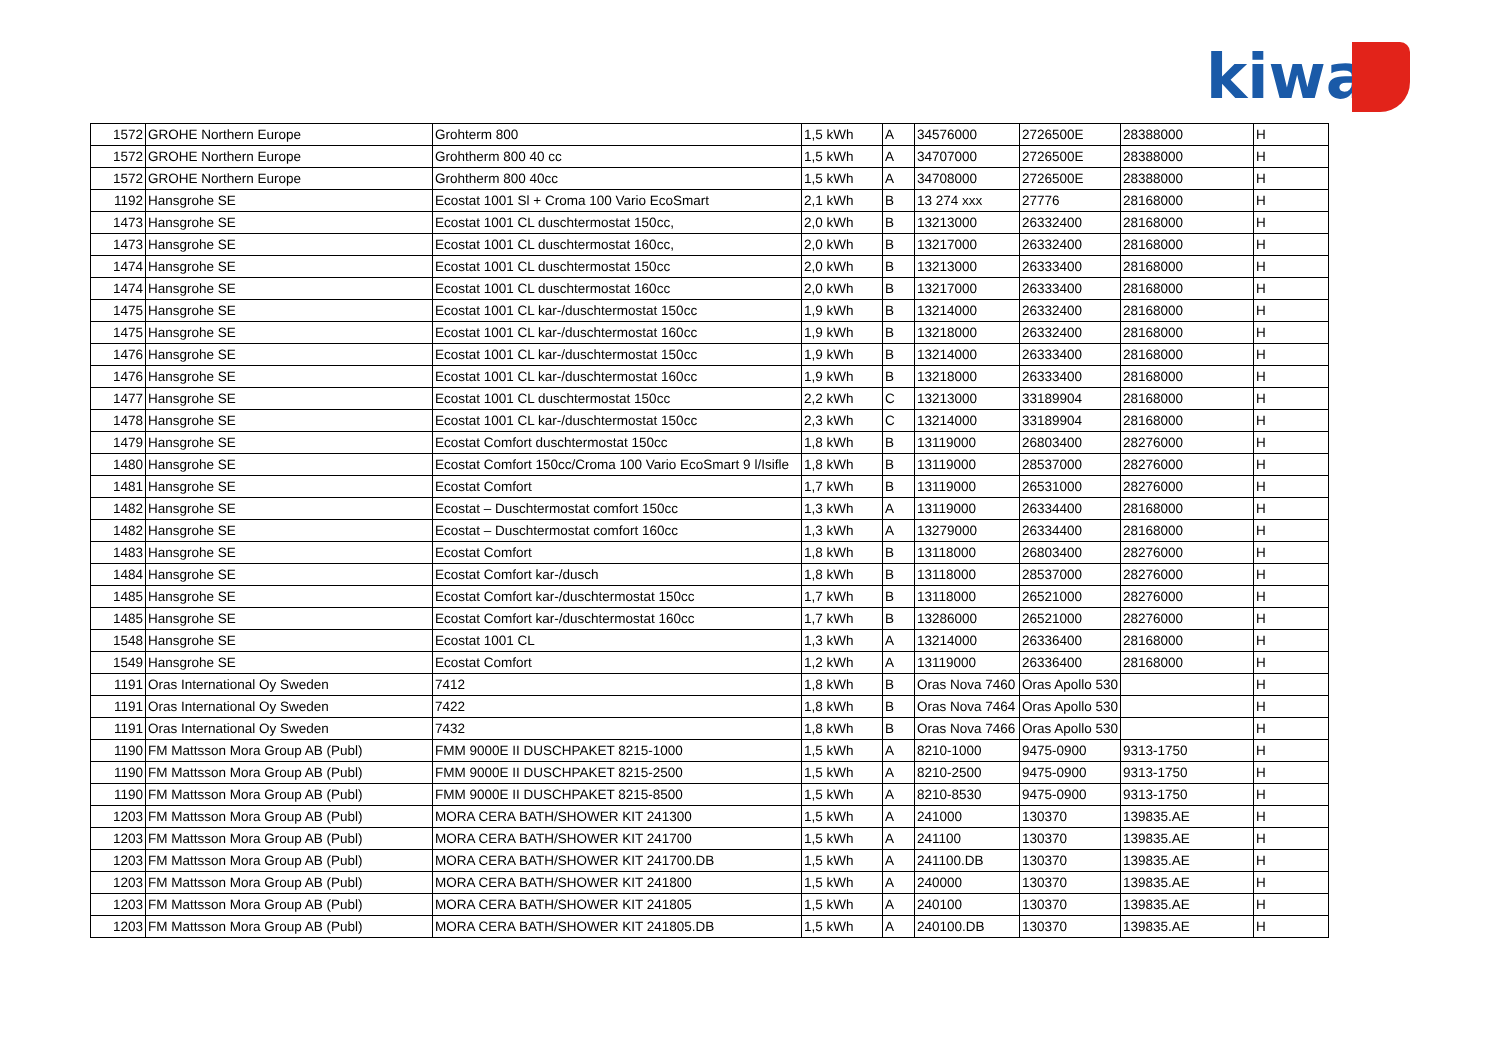kiwa
| 1572 | GROHE Northern Europe | Grohterm 800 | 1,5 kWh | A | 34576000 | 2726500E | 28388000 | H |
| 1572 | GROHE Northern Europe | Grohtherm 800 40 cc | 1,5 kWh | A | 34707000 | 2726500E | 28388000 | H |
| 1572 | GROHE Northern Europe | Grohtherm 800 40cc | 1,5 kWh | A | 34708000 | 2726500E | 28388000 | H |
| 1192 | Hansgrohe SE | Ecostat 1001 Sl + Croma 100 Vario EcoSmart | 2,1 kWh | B | 13 274 xxx | 27776 | 28168000 | H |
| 1473 | Hansgrohe SE | Ecostat 1001 CL duschtermostat 150cc, | 2,0 kWh | B | 13213000 | 26332400 | 28168000 | H |
| 1473 | Hansgrohe SE | Ecostat 1001 CL duschtermostat 160cc, | 2,0 kWh | B | 13217000 | 26332400 | 28168000 | H |
| 1474 | Hansgrohe SE | Ecostat 1001 CL duschtermostat 150cc | 2,0 kWh | B | 13213000 | 26333400 | 28168000 | H |
| 1474 | Hansgrohe SE | Ecostat 1001 CL duschtermostat 160cc | 2,0 kWh | B | 13217000 | 26333400 | 28168000 | H |
| 1475 | Hansgrohe SE | Ecostat 1001 CL kar-/duschtermostat 150cc | 1,9 kWh | B | 13214000 | 26332400 | 28168000 | H |
| 1475 | Hansgrohe SE | Ecostat 1001 CL kar-/duschtermostat 160cc | 1,9 kWh | B | 13218000 | 26332400 | 28168000 | H |
| 1476 | Hansgrohe SE | Ecostat 1001 CL kar-/duschtermostat 150cc | 1,9 kWh | B | 13214000 | 26333400 | 28168000 | H |
| 1476 | Hansgrohe SE | Ecostat 1001 CL kar-/duschtermostat 160cc | 1,9 kWh | B | 13218000 | 26333400 | 28168000 | H |
| 1477 | Hansgrohe SE | Ecostat 1001 CL duschtermostat 150cc | 2,2 kWh | C | 13213000 | 33189904 | 28168000 | H |
| 1478 | Hansgrohe SE | Ecostat 1001 CL kar-/duschtermostat 150cc | 2,3 kWh | C | 13214000 | 33189904 | 28168000 | H |
| 1479 | Hansgrohe SE | Ecostat Comfort duschtermostat 150cc | 1,8 kWh | B | 13119000 | 26803400 | 28276000 | H |
| 1480 | Hansgrohe SE | Ecostat Comfort 150cc/Croma 100 Vario EcoSmart 9 l/Isifle | 1,8 kWh | B | 13119000 | 28537000 | 28276000 | H |
| 1481 | Hansgrohe SE | Ecostat Comfort | 1,7 kWh | B | 13119000 | 26531000 | 28276000 | H |
| 1482 | Hansgrohe SE | Ecostat – Duschtermostat comfort 150cc | 1,3 kWh | A | 13119000 | 26334400 | 28168000 | H |
| 1482 | Hansgrohe SE | Ecostat – Duschtermostat comfort 160cc | 1,3 kWh | A | 13279000 | 26334400 | 28168000 | H |
| 1483 | Hansgrohe SE | Ecostat Comfort | 1,8 kWh | B | 13118000 | 26803400 | 28276000 | H |
| 1484 | Hansgrohe SE | Ecostat Comfort kar-/dusch | 1,8 kWh | B | 13118000 | 28537000 | 28276000 | H |
| 1485 | Hansgrohe SE | Ecostat Comfort kar-/duschtermostat 150cc | 1,7 kWh | B | 13118000 | 26521000 | 28276000 | H |
| 1485 | Hansgrohe SE | Ecostat Comfort kar-/duschtermostat 160cc | 1,7 kWh | B | 13286000 | 26521000 | 28276000 | H |
| 1548 | Hansgrohe SE | Ecostat 1001 CL | 1,3 kWh | A | 13214000 | 26336400 | 28168000 | H |
| 1549 | Hansgrohe SE | Ecostat Comfort | 1,2 kWh | A | 13119000 | 26336400 | 28168000 | H |
| 1191 | Oras International Oy Sweden | 7412 | 1,8 kWh | B | Oras Nova 7460 | Oras Apollo 530 | | H |
| 1191 | Oras International Oy Sweden | 7422 | 1,8 kWh | B | Oras Nova 7464 | Oras Apollo 530 | | H |
| 1191 | Oras International Oy Sweden | 7432 | 1,8 kWh | B | Oras Nova 7466 | Oras Apollo 530 | | H |
| 1190 | FM Mattsson Mora Group AB (Publ) | FMM 9000E II DUSCHPAKET 8215-1000 | 1,5 kWh | A | 8210-1000 | 9475-0900 | 9313-1750 | H |
| 1190 | FM Mattsson Mora Group AB (Publ) | FMM 9000E II DUSCHPAKET 8215-2500 | 1,5 kWh | A | 8210-2500 | 9475-0900 | 9313-1750 | H |
| 1190 | FM Mattsson Mora Group AB (Publ) | FMM 9000E II DUSCHPAKET 8215-8500 | 1,5 kWh | A | 8210-8530 | 9475-0900 | 9313-1750 | H |
| 1203 | FM Mattsson Mora Group AB (Publ) | MORA CERA BATH/SHOWER KIT 241300 | 1,5 kWh | A | 241000 | 130370 | 139835.AE | H |
| 1203 | FM Mattsson Mora Group AB (Publ) | MORA CERA BATH/SHOWER KIT 241700 | 1,5 kWh | A | 241100 | 130370 | 139835.AE | H |
| 1203 | FM Mattsson Mora Group AB (Publ) | MORA CERA BATH/SHOWER KIT 241700.DB | 1,5 kWh | A | 241100.DB | 130370 | 139835.AE | H |
| 1203 | FM Mattsson Mora Group AB (Publ) | MORA CERA BATH/SHOWER KIT 241800 | 1,5 kWh | A | 240000 | 130370 | 139835.AE | H |
| 1203 | FM Mattsson Mora Group AB (Publ) | MORA CERA BATH/SHOWER KIT 241805 | 1,5 kWh | A | 240100 | 130370 | 139835.AE | H |
| 1203 | FM Mattsson Mora Group AB (Publ) | MORA CERA BATH/SHOWER KIT 241805.DB | 1,5 kWh | A | 240100.DB | 130370 | 139835.AE | H |